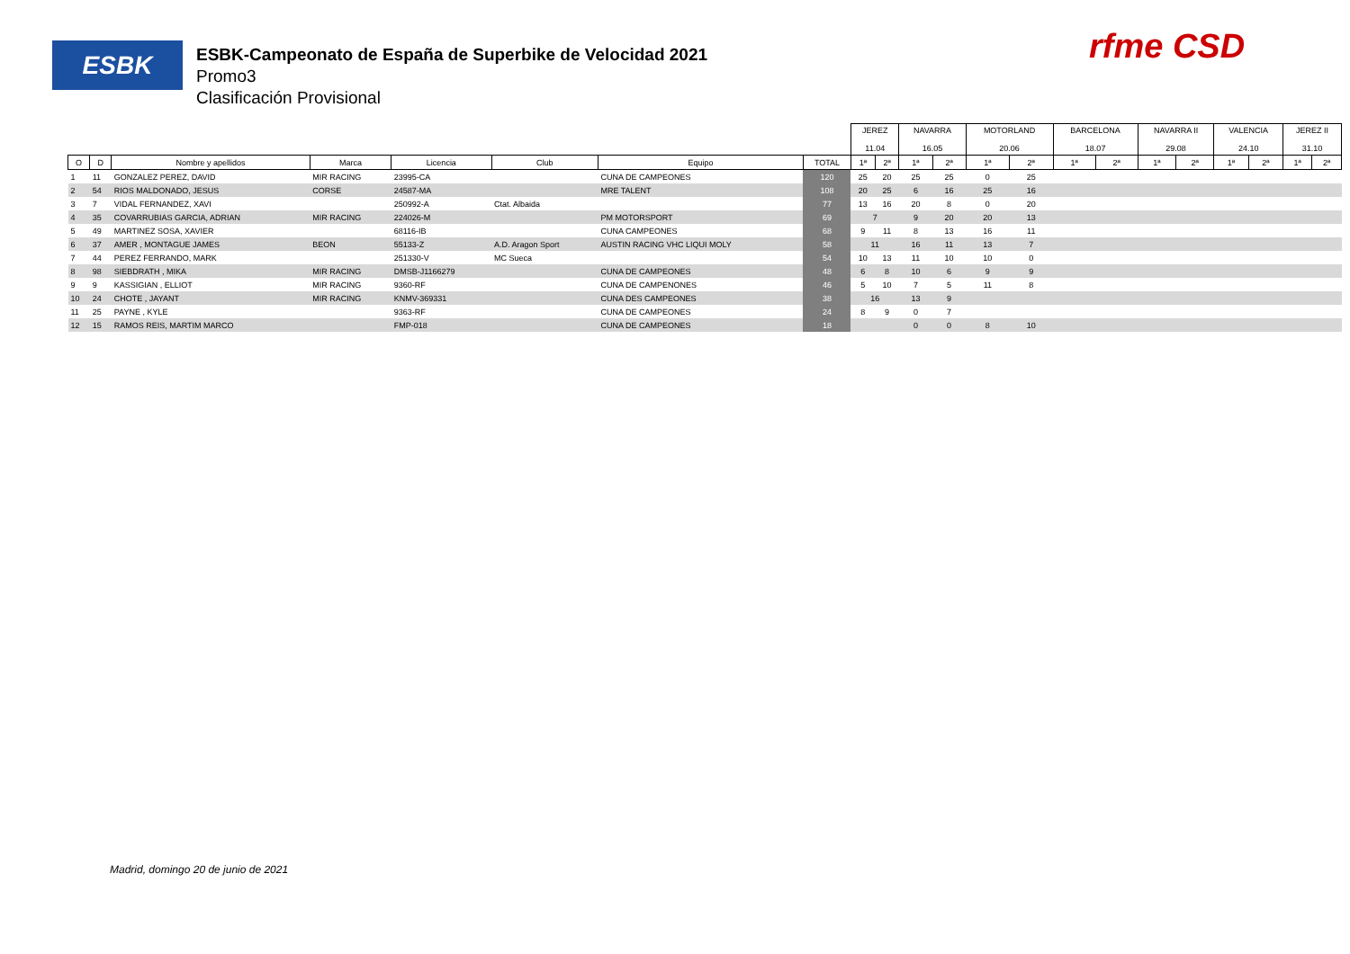ESBK
ESBK-Campeonato de España de Superbike de Velocidad 2021
Promo3
Clasificación Provisional
rfme CSD
| | | | | | | | | JEREZ 11.04 | | NAVARRA 16.05 | | MOTORLAND 20.06 | | BARCELONA 18.07 | | NAVARRA II 29.08 | | VALENCIA 24.10 | | JEREZ II 31.10 | |
| O | D | Nombre y apellidos | Marca | Licencia | Club | Equipo | TOTAL | 1ª | 2ª | 1ª | 2ª | 1ª | 2ª | 1ª | 2ª | 1ª | 2ª | 1ª | 2ª | 1ª | 2ª |
| 1 | 11 | GONZALEZ PEREZ, DAVID | MIR RACING | 23995-CA | | CUNA DE CAMPEONES | 120 | 25 | 20 | 25 | 25 | 0 | 25 | | | | | | | | |
| 2 | 54 | RIOS MALDONADO, JESUS | CORSE | 24587-MA | | MRE TALENT | 108 | 20 | 25 | 6 | 16 | 25 | 16 | | | | | | | | |
| 3 | 7 | VIDAL FERNANDEZ, XAVI | | 250992-A | Ctat. Albaida | | 77 | 13 | 16 | 20 | 8 | 0 | 20 | | | | | | | | |
| 4 | 35 | COVARRUBIAS GARCIA, ADRIAN | MIR RACING | 224026-M | | PM MOTORSPORT | 69 | 7 | | 9 | 20 | 20 | 13 | | | | | | | | |
| 5 | 49 | MARTINEZ SOSA, XAVIER | | 68116-IB | | CUNA CAMPEONES | 68 | 9 | 11 | 8 | 13 | 16 | 11 | | | | | | | | |
| 6 | 37 | AMER , MONTAGUE JAMES | BEON | 55133-Z | A.D. Aragon Sport | AUSTIN RACING VHC LIQUI MOLY | 58 | 11 | | 16 | 11 | 13 | 7 | | | | | | | | |
| 7 | 44 | PEREZ FERRANDO, MARK | | 251330-V | MC Sueca | | 54 | 10 | 13 | 11 | 10 | 10 | 0 | | | | | | | | |
| 8 | 98 | SIEBDRATH , MIKA | MIR RACING | DMSB-J1166279 | | CUNA DE CAMPEONES | 48 | 6 | 8 | 10 | 6 | 9 | 9 | | | | | | | | |
| 9 | 9 | KASSIGIAN , ELLIOT | MIR RACING | 9360-RF | | CUNA DE CAMPENONES | 46 | 5 | 10 | 7 | 5 | 11 | 8 | | | | | | | | |
| 10 | 24 | CHOTE , JAYANT | MIR RACING | KNMV-369331 | | CUNA DES CAMPEONES | 38 | 16 | | 13 | 9 | | | | | | | | | | |
| 11 | 25 | PAYNE , KYLE | | 9363-RF | | CUNA DE CAMPEONES | 24 | 8 | 9 | 0 | 7 | | | | | | | | | | |
| 12 | 15 | RAMOS REIS, MARTIM MARCO | | FMP-018 | | CUNA DE CAMPEONES | 18 | | | 0 | 0 | 8 | 10 | | | | | | | | |
Madrid, domingo 20 de junio de 2021